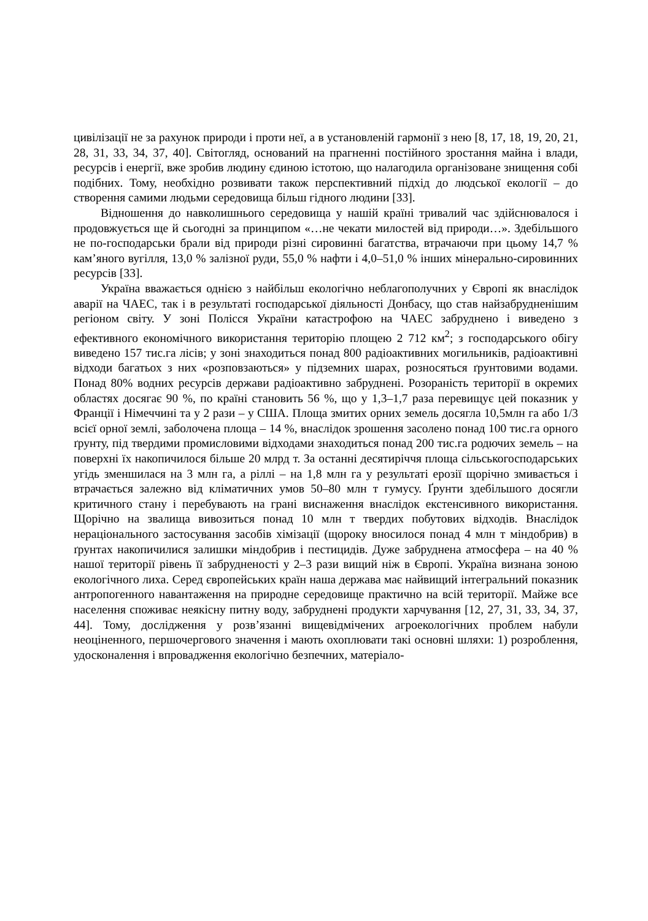цивілізації не за рахунок природи і проти неї, а в установленій гармонії з нею [8, 17, 18, 19, 20, 21, 28, 31, 33, 34, 37, 40]. Світогляд, оснований на прагненні постійного зростання майна і влади, ресурсів і енергії, вже зробив людину єдиною істотою, що налагодила організоване знищення собі подібних. Тому, необхідно розвивати також перспективний підхід до людської екології – до створення самими людьми середовища більш гідного людини [33].
Відношення до навколишнього середовища у нашій країні тривалий час здійснювалося і продовжується ще й сьогодні за принципом «…не чекати милостей від природи…». Здебільшого не по-господарськи брали від природи різні сировинні багатства, втрачаючи при цьому 14,7 % кам’яного вугілля, 13,0 % залізної руди, 55,0 % нафти і 4,0–51,0 % інших мінерально-сировинних ресурсів [33].
Україна вважається однією з найбільш екологічно неблагополучних у Європі як внаслідок аварії на ЧАЕС, так і в результаті господарської діяльності Донбасу, що став найзабрудненішим регіоном світу. У зоні Полісся України катастрофою на ЧАЕС забруднено і виведено з ефективного економічного використання територію площею 2 712 км<sup>2</sup>; з господарського обігу виведено 157 тис.га лісів; у зоні знаходиться понад 800 радіоактивних могильників, радіоактивні відходи багатьох з них «розповзаються» у підземних шарах, розносяться ґрунтовими водами. Понад 80% водних ресурсів держави радіоактивно забруднені. Розораність території в окремих областях досягає 90 %, по країні становить 56 %, що у 1,3–1,7 раза перевищує цей показник у Франції і Німеччині та у 2 рази – у США. Площа змитих орних земель досягла 10,5млн га або 1/3 всієї орної землі, заболочена площа – 14 %, внаслідок зрошення засолено понад 100 тис.га орного ґрунту, під твердими промисловими відходами знаходиться понад 200 тис.га родючих земель – на поверхні їх накопичилося більше 20 млрд т. За останні десятиріччя площа сільськогосподарських угідь зменшилася на 3 млн га, а ріллі – на 1,8 млн га у результаті ерозії щорічно змивається і втрачається залежно від кліматичних умов 50–80 млн т гумусу. Ґрунти здебільшого досягли критичного стану і перебувають на грані виснаження внаслідок екстенсивного використання. Щорічно на звалища вивозиться понад 10 млн т твердих побутових відходів. Внаслідок нераціонального застосування засобів хімізації (щороку вносилося понад 4 млн т міндобрив) в ґрунтах накопичилися залишки міндобрив і пестицидів. Дуже забруднена атмосфера – на 40 % нашої території рівень її забрудненості у 2–3 рази вищий ніж в Європі. Україна визнана зоною екологічного лиха. Серед європейських країн наша держава має найвищий інтегральний показник антропогенного навантаження на природне середовище практично на всій території. Майже все населення споживає неякісну питну воду, забруднені продукти харчування [12, 27, 31, 33, 34, 37, 44]. Тому, дослідження у розв’язанні вищевідмічених агроекологічних проблем набули неоціненного, першочергового значення і мають охоплювати такі основні шляхи: 1) розроблення, удосконалення і впровадження екологічно безпечних, матеріало-